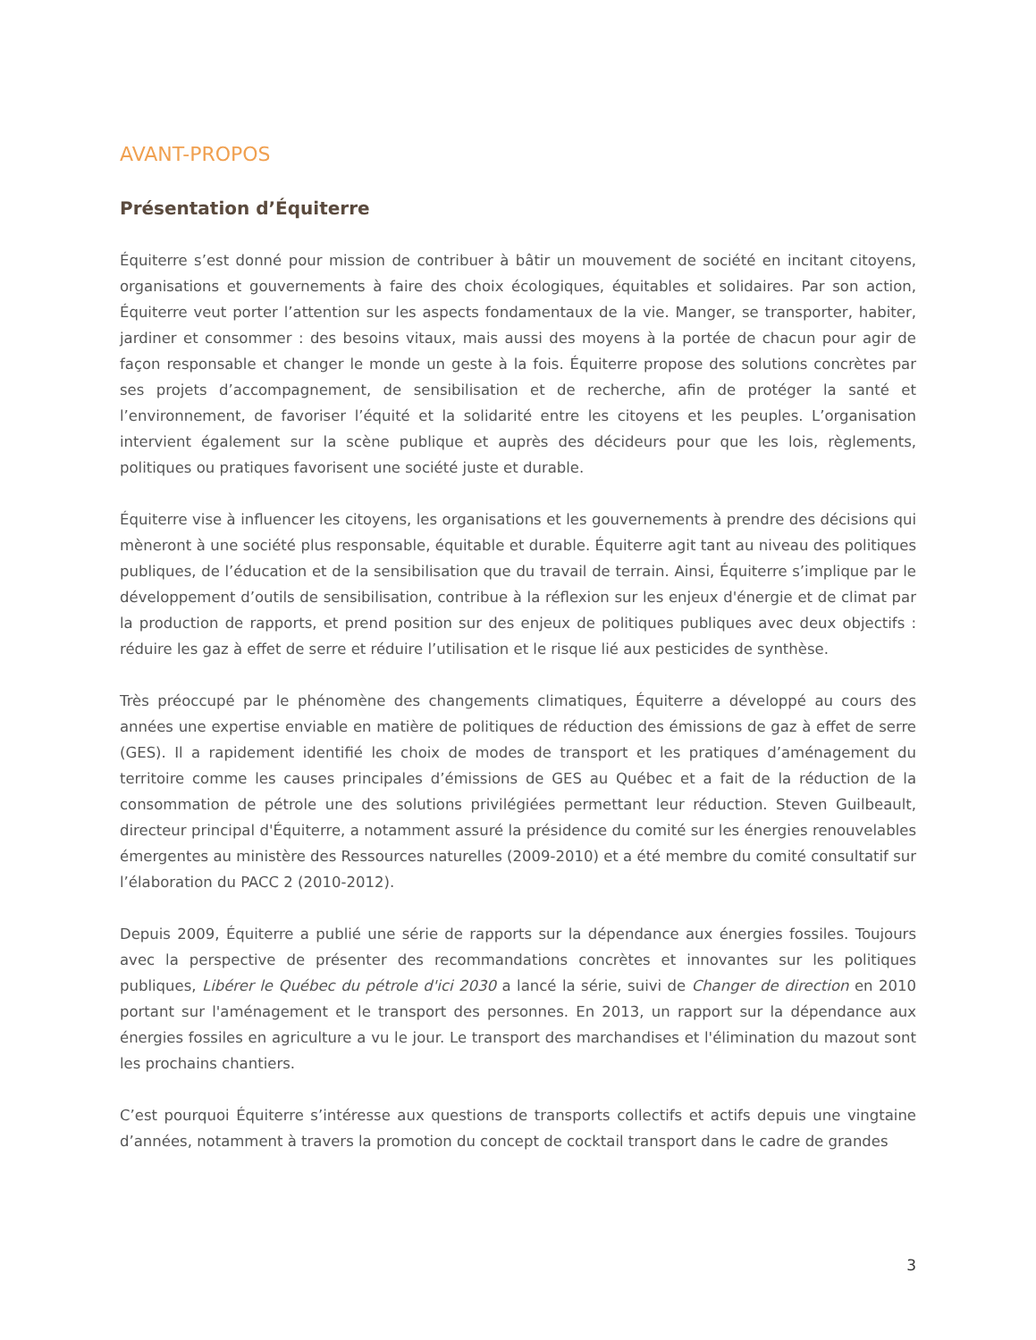AVANT-PROPOS
Présentation d’Équiterre
Équiterre s’est donné pour mission de contribuer à bâtir un mouvement de société en incitant citoyens, organisations et gouvernements à faire des choix écologiques, équitables et solidaires. Par son action, Équiterre veut porter l’attention sur les aspects fondamentaux de la vie. Manger, se transporter, habiter, jardiner et consommer : des besoins vitaux, mais aussi des moyens à la portée de chacun pour agir de façon responsable et changer le monde un geste à la fois. Équiterre propose des solutions concrètes par ses projets d’accompagnement, de sensibilisation et de recherche, afin de protéger la santé et l’environnement, de favoriser l’équité et la solidarité entre les citoyens et les peuples. L’organisation intervient également sur la scène publique et auprès des décideurs pour que les lois, règlements, politiques ou pratiques favorisent une société juste et durable.
Équiterre vise à influencer les citoyens, les organisations et les gouvernements à prendre des décisions qui mèneront à une société plus responsable, équitable et durable. Équiterre agit tant au niveau des politiques publiques, de l’éducation et de la sensibilisation que du travail de terrain. Ainsi, Équiterre s’implique par le développement d’outils de sensibilisation, contribue à la réflexion sur les enjeux d'énergie et de climat par la production de rapports, et prend position sur des enjeux de politiques publiques avec deux objectifs : réduire les gaz à effet de serre et réduire l’utilisation et le risque lié aux pesticides de synthèse.
Très préoccupé par le phénomène des changements climatiques, Équiterre a développé au cours des années une expertise enviable en matière de politiques de réduction des émissions de gaz à effet de serre (GES). Il a rapidement identifié les choix de modes de transport et les pratiques d’aménagement du territoire comme les causes principales d’émissions de GES au Québec et a fait de la réduction de la consommation de pétrole une des solutions privilégiées permettant leur réduction. Steven Guilbeault, directeur principal d'Équiterre, a notamment assuré la présidence du comité sur les énergies renouvelables émergentes au ministère des Ressources naturelles (2009-2010) et a été membre du comité consultatif sur l’élaboration du PACC 2 (2010-2012).
Depuis 2009, Équiterre a publié une série de rapports sur la dépendance aux énergies fossiles. Toujours avec la perspective de présenter des recommandations concrètes et innovantes sur les politiques publiques, Libérer le Québec du pétrole d'ici 2030 a lancé la série, suivi de Changer de direction en 2010 portant sur l'aménagement et le transport des personnes. En 2013, un rapport sur la dépendance aux énergies fossiles en agriculture a vu le jour. Le transport des marchandises et l'élimination du mazout sont les prochains chantiers.
C’est pourquoi Équiterre s’intéresse aux questions de transports collectifs et actifs depuis une vingtaine d’années, notamment à travers la promotion du concept de cocktail transport dans le cadre de grandes
3